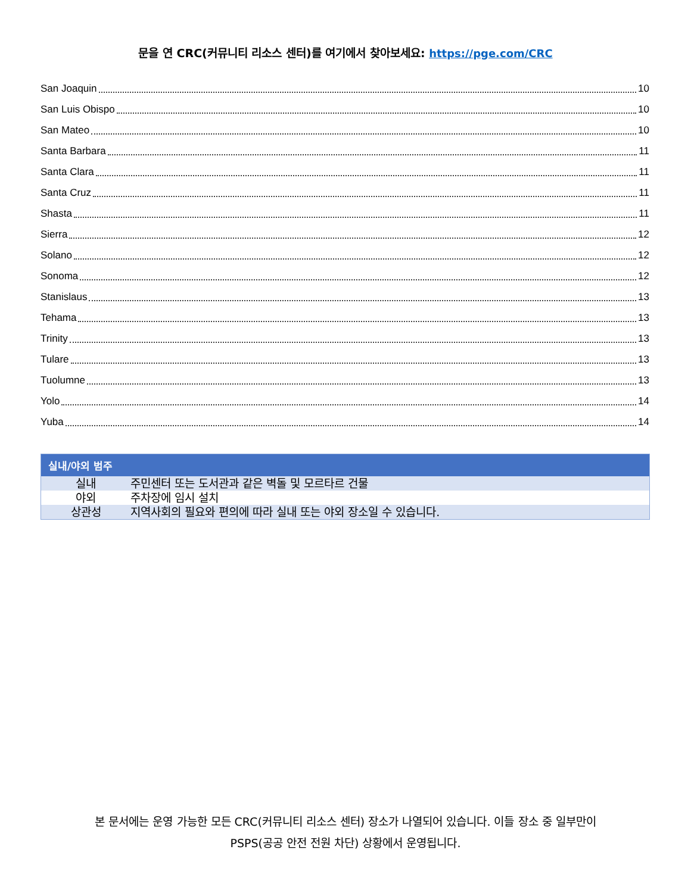문을 연 CRC(커뮤니티 리소스 센터)를 여기에서 찾아보세요: https://pge.com/CRC
San Joaquin 10
San Luis Obispo 10
San Mateo 10
Santa Barbara 11
Santa Clara 11
Santa Cruz 11
Shasta 11
Sierra 12
Solano 12
Sonoma 12
Stanislaus 13
Tehama 13
Trinity 13
Tulare 13
Tuolumne 13
Yolo 14
Yuba 14
| 실내/야외 범주 | |
| --- | --- |
| 실내 | 주민센터 또는 도서관과 같은 벽돌 및 모르타르 건물 |
| 야외 | 주차장에 임시 설치 |
| 상관성 | 지역사회의 필요와 편의에 따라 실내 또는 야외 장소일 수 있습니다. |
본 문서에는 운영 가능한 모든 CRC(커뮤니티 리소스 센터) 장소가 나열되어 있습니다. 이들 장소 중 일부만이
PSPS(공공 안전 전원 차단) 상황에서 운영됩니다.